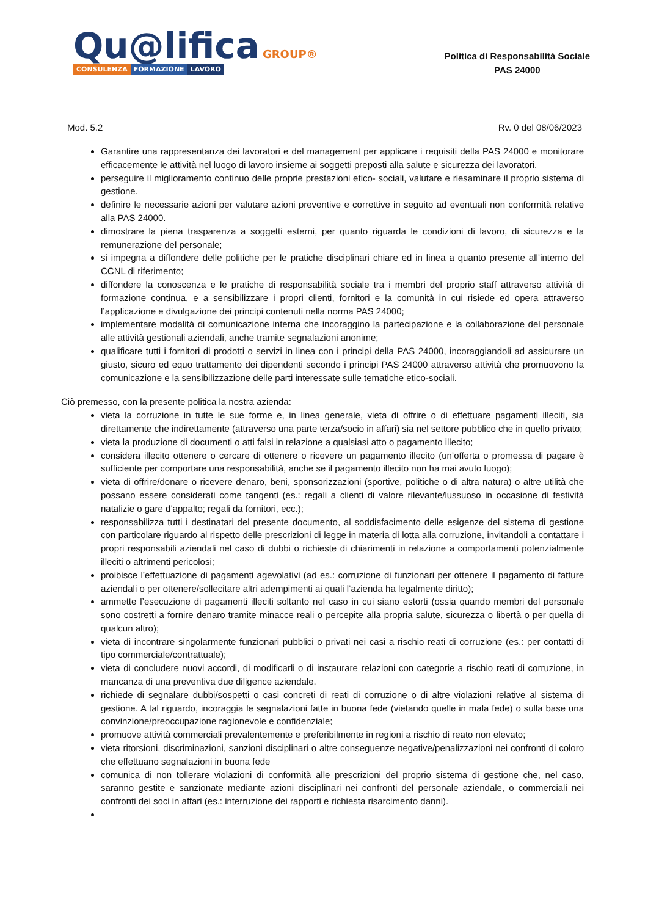Qu@lifica GROUP®
CONSULENZA FORMAZIONE LAVORO
Politica di Responsabilità Sociale
PAS 24000
Mod. 5.2 Rv. 0 del 08/06/2023
Garantire una rappresentanza dei lavoratori e del management per applicare i requisiti della PAS 24000 e monitorare efficacemente le attività nel luogo di lavoro insieme ai soggetti preposti alla salute e sicurezza dei lavoratori.
perseguire il miglioramento continuo delle proprie prestazioni etico- sociali, valutare e riesaminare il proprio sistema di gestione.
definire le necessarie azioni per valutare azioni preventive e correttive in seguito ad eventuali non conformità relative alla PAS 24000.
dimostrare la piena trasparenza a soggetti esterni, per quanto riguarda le condizioni di lavoro, di sicurezza e la remunerazione del personale;
si impegna a diffondere delle politiche per le pratiche disciplinari chiare ed in linea a quanto presente all’interno del CCNL di riferimento;
diffondere la conoscenza e le pratiche di responsabilità sociale tra i membri del proprio staff attraverso attività di formazione continua, e a sensibilizzare i propri clienti, fornitori e la comunità in cui risiede ed opera attraverso l’applicazione e divulgazione dei principi contenuti nella norma PAS 24000;
implementare modalità di comunicazione interna che incoraggino la partecipazione e la collaborazione del personale alle attività gestionali aziendali, anche tramite segnalazioni anonime;
qualificare tutti i fornitori di prodotti o servizi in linea con i principi della PAS 24000, incoraggiandoli ad assicurare un giusto, sicuro ed equo trattamento dei dipendenti secondo i principi PAS 24000 attraverso attività che promuovono la comunicazione e la sensibilizzazione delle parti interessate sulle tematiche etico-sociali.
Ciò premesso, con la presente politica la nostra azienda:
vieta la corruzione in tutte le sue forme e, in linea generale, vieta di offrire o di effettuare pagamenti illeciti, sia direttamente che indirettamente (attraverso una parte terza/socio in affari) sia nel settore pubblico che in quello privato;
vieta la produzione di documenti o atti falsi in relazione a qualsiasi atto o pagamento illecito;
considera illecito ottenere o cercare di ottenere o ricevere un pagamento illecito (un’offerta o promessa di pagare è sufficiente per comportare una responsabilità, anche se il pagamento illecito non ha mai avuto luogo);
vieta di offrire/donare o ricevere denaro, beni, sponsorizzazioni (sportive, politiche o di altra natura) o altre utilità che possano essere considerati come tangenti (es.: regali a clienti di valore rilevante/lussuoso in occasione di festività natalizie o gare d’appalto; regali da fornitori, ecc.);
responsabilizza tutti i destinatari del presente documento, al soddisfacimento delle esigenze del sistema di gestione con particolare riguardo al rispetto delle prescrizioni di legge in materia di lotta alla corruzione, invitandoli a contattare i propri responsabili aziendali nel caso di dubbi o richieste di chiarimenti in relazione a comportamenti potenzialmente illeciti o altrimenti pericolosi;
proibisce l’effettuazione di pagamenti agevolativi (ad es.: corruzione di funzionari per ottenere il pagamento di fatture aziendali o per ottenere/sollecitare altri adempimenti ai quali l’azienda ha legalmente diritto);
ammette l’esecuzione di pagamenti illeciti soltanto nel caso in cui siano estorti (ossia quando membri del personale sono costretti a fornire denaro tramite minacce reali o percepite alla propria salute, sicurezza o libertà o per quella di qualcun altro);
vieta di incontrare singolarmente funzionari pubblici o privati nei casi a rischio reati di corruzione (es.: per contatti di tipo commerciale/contrattuale);
vieta di concludere nuovi accordi, di modificarli o di instaurare relazioni con categorie a rischio reati di corruzione, in mancanza di una preventiva due diligence aziendale.
richiede di segnalare dubbi/sospetti o casi concreti di reati di corruzione o di altre violazioni relative al sistema di gestione. A tal riguardo, incoraggia le segnalazioni fatte in buona fede (vietando quelle in mala fede) o sulla base una convinzione/preoccupazione ragionevole e confidenziale;
promuove attività commerciali prevalentemente e preferibilmente in regioni a rischio di reato non elevato;
vieta ritorsioni, discriminazioni, sanzioni disciplinari o altre conseguenze negative/penalizzazioni nei confronti di coloro che effettuano segnalazioni in buona fede
comunica di non tollerare violazioni di conformità alle prescrizioni del proprio sistema di gestione che, nel caso, saranno gestite e sanzionate mediante azioni disciplinari nei confronti del personale aziendale, o commerciali nei confronti dei soci in affari (es.: interruzione dei rapporti e richiesta risarcimento danni).